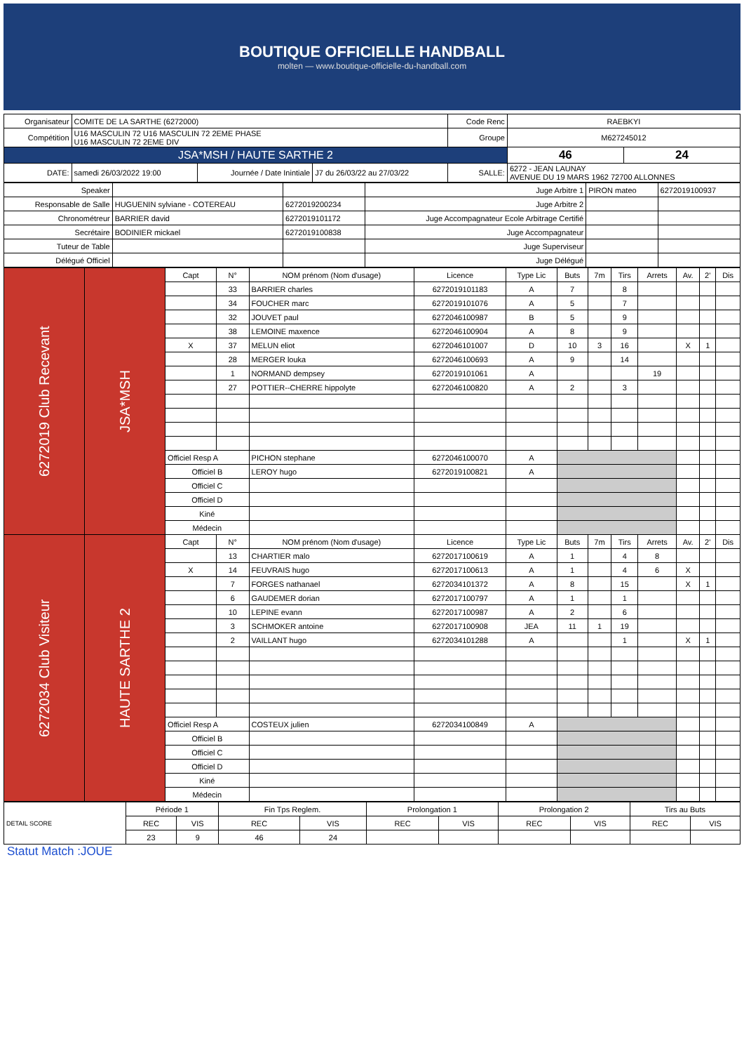BOUTIQUE OFFICIELLE HANDBALL
molten — www.boutique-officielle-du-handball.com
| Organisateur | COMITE DE LA SARTHE (6272000) | | | Code Renc | RAEBKYI | |
| Compétition | U16 MASCULIN 72 U16 MASCULIN 72 2EME PHASE U16 MASCULIN 72 2EME DIV | | | Groupe | M627245012 | |
| JSA*MSH / HAUTE SARTHE 2 | | | | | 46 | 24 |
| DATE: | samedi 26/03/2022 19:00 | Journée / Date Inintiale | J7 du 26/03/22 au 27/03/22 | SALLE: | 6272 - JEAN LAUNAY AVENUE DU 19 MARS 1962 72700 ALLONNES | |
| Speaker | | | Juge Arbitre 1 | PIRON mateo | 6272019100937 |
| Responsable de Salle | HUGUENIN sylviane - COTEREAU | 6272019200234 | Juge Arbitre 2 | | |
| Chronométreur | BARRIER david | 6272019101172 | Juge Accompagnateur Ecole Arbitrage Certifié | | |
| Secrétaire | BODINIER mickael | 6272019100838 | Juge Accompagnateur | | |
| Tuteur de Table | | | Juge Superviseur | | |
| Délégué Officiel | | | Juge Délégué | | |
| 6272019 Club Recevant | JSA*MSH | Capt | N° | NOM prénom (Nom d'usage) | Licence | Type Lic | Buts | 7m | Tirs | Arrets | Av. | 2' | Dis |
| | | | 33 | BARRIER charles | 6272019101183 | A | 7 | | 8 | | | | |
| | | | 34 | FOUCHER marc | 6272019101076 | A | 5 | | 7 | | | | |
| | | | 32 | JOUVET paul | 6272046100987 | B | 5 | | 9 | | | | |
| | | | 38 | LEMOINE maxence | 6272046100904 | A | 8 | | 9 | | | | |
| | | X | 37 | MELUN eliot | 6272046101007 | D | 10 | 3 | 16 | | X | 1 | |
| | | | 28 | MERGER louka | 6272046100693 | A | 9 | | 14 | | | | |
| | | | 1 | NORMAND dempsey | 6272019101061 | A | | | | 19 | | | |
| | | | 27 | POTTIER--CHERRE hippolyte | 6272046100820 | A | 2 | | 3 | | | | |
| | | Officiel Resp A | | PICHON stephane | 6272046100070 | A | | | | | | | |
| | | Officiel B | | LEROY hugo | 6272019100821 | A | | | | | | | |
| | | Officiel C | | | | | | | | | | | |
| | | Officiel D | | | | | | | | | | | |
| | | Kiné | | | | | | | | | | | |
| | | Médecin | | | | | | | | | | | |
| 6272034 Club Visiteur | HAUTE SARTHE 2 | Capt | N° | NOM prénom (Nom d'usage) | Licence | Type Lic | Buts | 7m | Tirs | Arrets | Av. | 2' | Dis |
| | | | 13 | CHARTIER malo | 6272017100619 | A | 1 | | 4 | 8 | | | |
| | | X | 14 | FEUVRAIS hugo | 6272017100613 | A | 1 | | 4 | 6 | X | | |
| | | | 7 | FORGES nathanael | 6272034101372 | A | 8 | | 15 | | X | 1 | |
| | | | 6 | GAUDEMER dorian | 6272017100797 | A | 1 | | 1 | | | | |
| | | | 10 | LEPINE evann | 6272017100987 | A | 2 | | 6 | | | | |
| | | | 3 | SCHMOKER antoine | 6272017100908 | JEA | 11 | 1 | 19 | | | | |
| | | | 2 | VAILLANT hugo | 6272034101288 | A | | | 1 | | X | 1 | |
| | | Officiel Resp A | | COSTEUX julien | 6272034100849 | A | | | | | | | |
| | | Officiel B | | | | | | | | | | | |
| | | Officiel C | | | | | | | | | | | |
| | | Officiel D | | | | | | | | | | | |
| | | Kiné | | | | | | | | | | | |
| | | Médecin | | | | | | | | | | | |
| DETAIL SCORE | Période 1 | | Fin Tps Reglem. | | Prolongation 1 | | Prolongation 2 | | Tirs au Buts | |
| | REC | VIS | REC | VIS | REC | VIS | REC | VIS | REC | VIS |
| | 23 | 9 | 46 | 24 | | | | | | |
Statut Match :JOUE